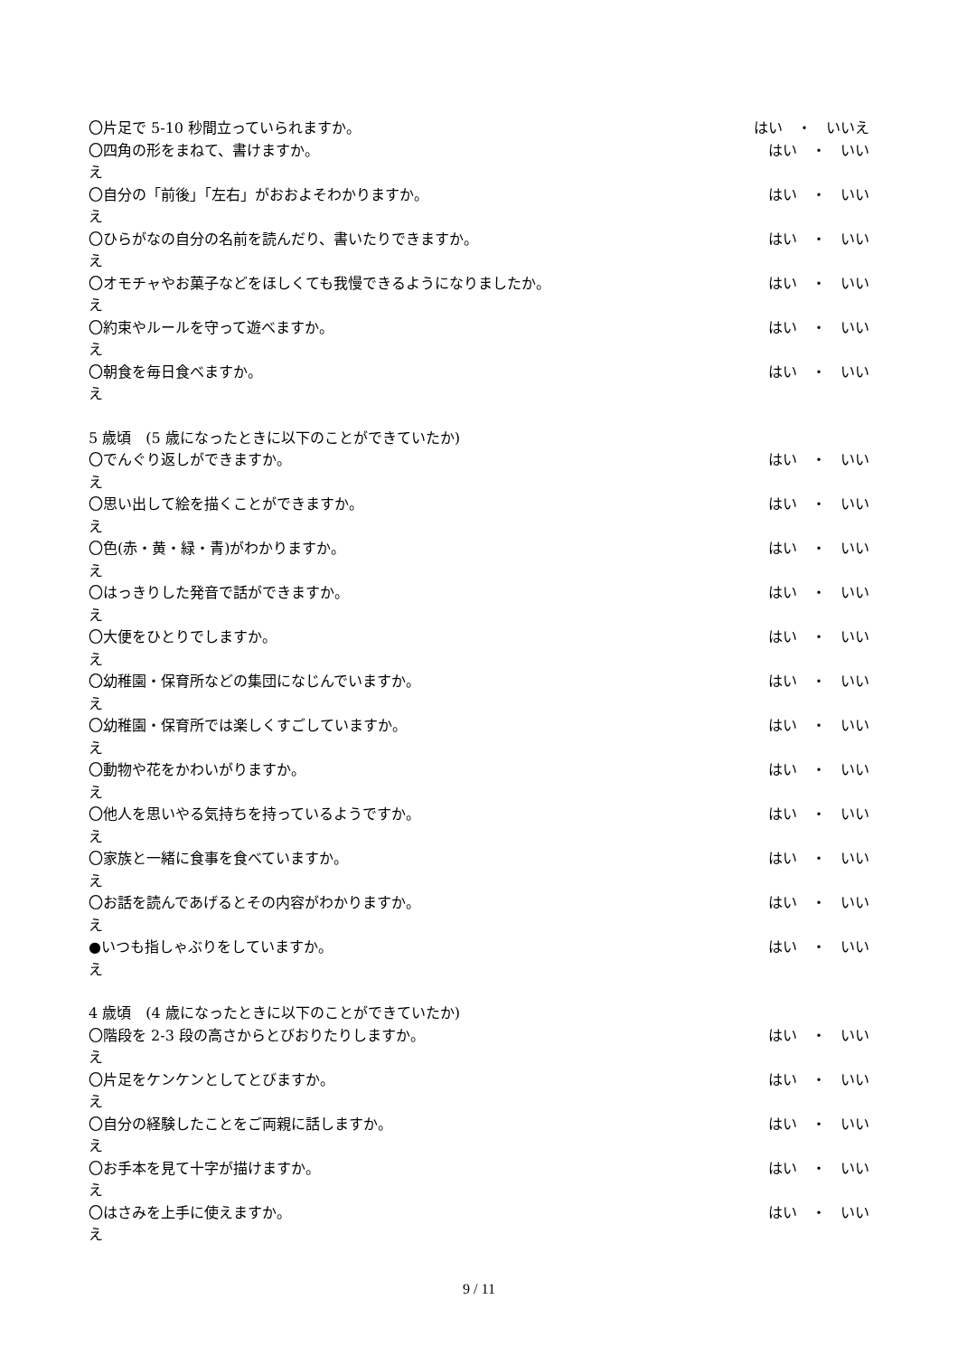〇片足で 5-10 秒間立っていられますか。 はい　・　いいえ
〇四角の形をまねて、書けますか。 はい　・　いい
え
〇自分の「前後」「左右」がおおよそわかりますか。 はい　・　いい
え
〇ひらがなの自分の名前を読んだり、書いたりできますか。 はい　・　いい
え
〇オモチャやお菓子などをほしくても我慢できるようになりましたか。 はい　・　いい
え
〇約束やルールを守って遊べますか。 はい　・　いい
え
〇朝食を毎日食べますか。 はい　・　いい
え
5 歳頃　(5 歳になったときに以下のことができていたか)
〇でんぐり返しができますか。 はい　・　いい
え
〇思い出して絵を描くことができますか。 はい　・　いい
え
〇色(赤・黄・緑・青)がわかりますか。 はい　・　いい
え
〇はっきりした発音で話ができますか。 はい　・　いい
え
〇大便をひとりでしますか。 はい　・　いい
え
〇幼稚園・保育所などの集団になじんでいますか。 はい　・　いい
え
〇幼稚園・保育所では楽しくすごしていますか。 はい　・　いい
え
〇動物や花をかわいがりますか。 はい　・　いい
え
〇他人を思いやる気持ちを持っているようですか。 はい　・　いい
え
〇家族と一緒に食事を食べていますか。 はい　・　いい
え
〇お話を読んであげるとその内容がわかりますか。 はい　・　いい
え
●いつも指しゃぶりをしていますか。 はい　・　いい
え
4 歳頃　(4 歳になったときに以下のことができていたか)
〇階段を 2-3 段の高さからとびおりたりしますか。 はい　・　いい
え
〇片足をケンケンとしてとびますか。 はい　・　いい
え
〇自分の経験したことをご両親に話しますか。 はい　・　いい
え
〇お手本を見て十字が描けますか。 はい　・　いい
え
〇はさみを上手に使えますか。 はい　・　いい
え
9 / 11